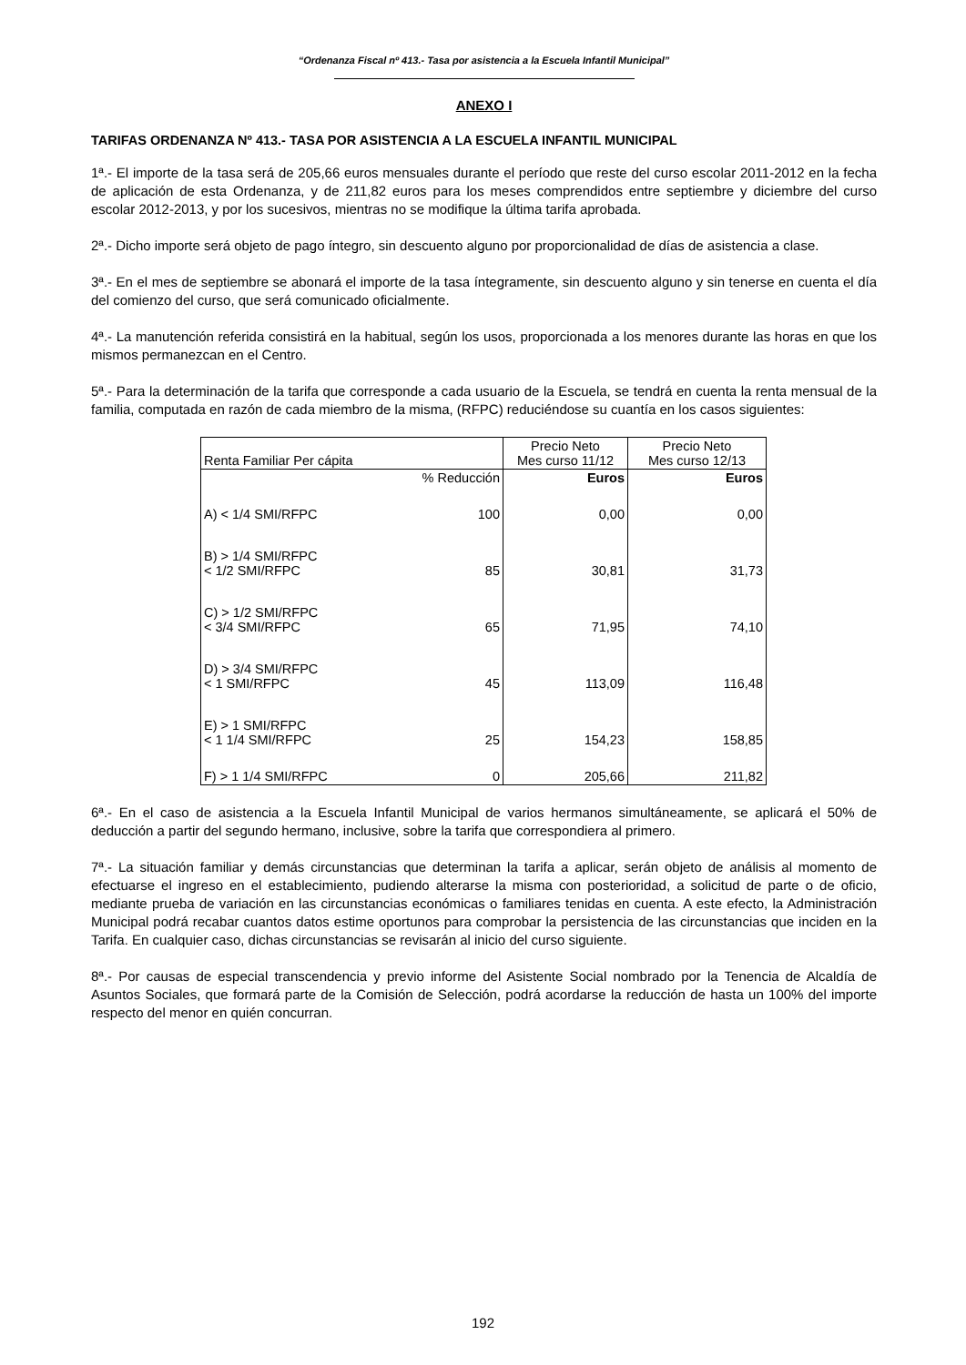“Ordenanza Fiscal nº 413.- Tasa por asistencia a la Escuela Infantil Municipal”
ANEXO I
TARIFAS ORDENANZA Nº 413.- TASA POR ASISTENCIA A LA ESCUELA INFANTIL MUNICIPAL
1ª.- El importe de la tasa será de 205,66 euros mensuales durante el período que reste del curso escolar 2011-2012 en la fecha de aplicación de esta Ordenanza, y de 211,82 euros para los meses comprendidos entre septiembre y diciembre del curso escolar 2012-2013, y por los sucesivos, mientras no se modifique la última tarifa aprobada.
2ª.- Dicho importe será objeto de pago íntegro, sin descuento alguno por proporcionalidad de días de asistencia a clase.
3ª.- En el mes de septiembre se abonará el importe de la tasa íntegramente, sin descuento alguno y sin tenerse en cuenta el día del comienzo del curso, que será comunicado oficialmente.
4ª.- La manutención referida consistirá en la habitual, según los usos, proporcionada a los menores durante las horas en que los mismos permanezcan en el Centro.
5ª.- Para la determinación de la tarifa que corresponde a cada usuario de la Escuela, se tendrá en cuenta la renta mensual de la familia, computada en razón de cada miembro de la misma, (RFPC) reduciéndose su cuantía en los casos siguientes:
| Renta Familiar Per cápita | | Precio Neto Mes curso 11/12 | Precio Neto Mes curso 12/13 |
| --- | --- | --- | --- |
| | % Reducción | Euros | Euros |
| A) < 1/4 SMI/RFPC | 100 | 0,00 | 0,00 |
| B) > 1/4 SMI/RFPC < 1/2 SMI/RFPC | 85 | 30,81 | 31,73 |
| C) > 1/2 SMI/RFPC < 3/4 SMI/RFPC | 65 | 71,95 | 74,10 |
| D) > 3/4 SMI/RFPC < 1 SMI/RFPC | 45 | 113,09 | 116,48 |
| E) > 1 SMI/RFPC < 1 1/4 SMI/RFPC | 25 | 154,23 | 158,85 |
| F) > 1 1/4 SMI/RFPC | 0 | 205,66 | 211,82 |
6ª.- En el caso de asistencia a la Escuela Infantil Municipal de varios hermanos simultáneamente, se aplicará el 50% de deducción a partir del segundo hermano, inclusive, sobre la tarifa que correspondiera al primero.
7ª.- La situación familiar y demás circunstancias que determinan la tarifa a aplicar, serán objeto de análisis al momento de efectuarse el ingreso en el establecimiento, pudiendo alterarse la misma con posterioridad, a solicitud de parte o de oficio, mediante prueba de variación en las circunstancias económicas o familiares tenidas en cuenta. A este efecto, la Administración Municipal podrá recabar cuantos datos estime oportunos para comprobar la persistencia de las circunstancias que inciden en la Tarifa. En cualquier caso, dichas circunstancias se revisarán al inicio del curso siguiente.
8ª.- Por causas de especial transcendencia y previo informe del Asistente Social nombrado por la Tenencia de Alcaldía de Asuntos Sociales, que formará parte de la Comisión de Selección, podrá acordarse la reducción de hasta un 100% del importe respecto del menor en quién concurran.
192